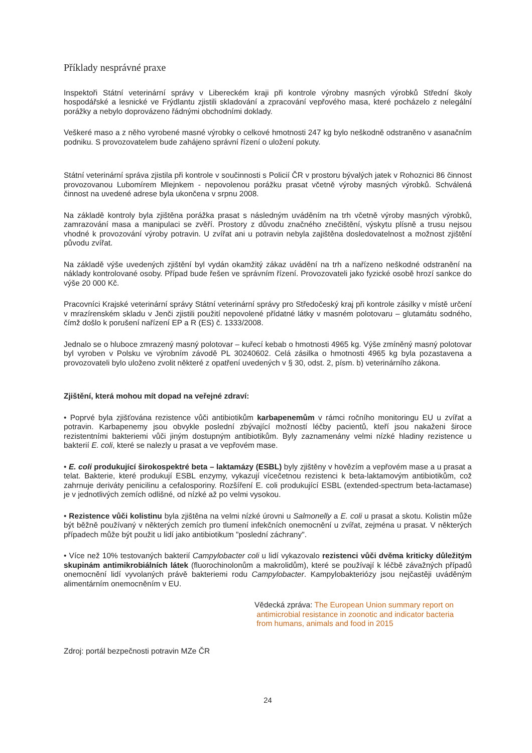Příklady nesprávné praxe
Inspektoři Státní veterinární správy v Libereckém kraji při kontrole výrobny masných výrobků Střední školy hospodářské a lesnické ve Frýdlantu zjistili skladování a zpracování vepřového masa, které pocházelo z nelegální porážky a nebylo doprovázeno řádnými obchodními doklady.
Veškeré maso a z něho vyrobené masné výrobky o celkové hmotnosti 247 kg bylo neškodně odstraněno v asanačním podniku. S provozovatelem bude zahájeno správní řízení o uložení pokuty.
Státní veterinární správa zjistila při kontrole v součinnosti s Policií ČR v prostoru bývalých jatek v Rohoznici 86 činnost provozovanou Lubomírem Mlejnkem - nepovolenou porážku prasat včetně výroby masných výrobků. Schválená činnost na uvedené adrese byla ukončena v srpnu 2008.
Na základě kontroly byla zjištěna porážka prasat s následným uváděním na trh včetně výroby masných výrobků, zamrazování masa a manipulaci se zvěří. Prostory z důvodu značného znečištění, výskytu plísně a trusu nejsou vhodné k provozování výroby potravin. U zvířat ani u potravin nebyla zajištěna dosledovatelnost a možnost zjištění původu zvířat.
Na základě výše uvedených zjištění byl vydán okamžitý zákaz uvádění na trh a nařízeno neškodné odstranění na náklady kontrolované osoby. Případ bude řešen ve správním řízení. Provozovateli jako fyzické osobě hrozí sankce do výše 20 000 Kč.
Pracovníci Krajské veterinární správy Státní veterinární správy pro Středočeský kraj při kontrole zásilky v místě určení v mrazírenském skladu v Jenči zjistili použití nepovolené přídatné látky v masném polotovaru – glutamátu sodného, čímž došlo k porušení nařízení EP a R (ES) č. 1333/2008.
Jednalo se o hluboce zmrazený masný polotovar – kuřecí kebab o hmotnosti 4965 kg. Výše zmíněný masný polotovar byl vyroben v Polsku ve výrobním závodě PL 30240602. Celá zásilka o hmotnosti 4965 kg byla pozastavena a provozovateli bylo uloženo zvolit některé z opatření uvedených v § 30, odst. 2, písm. b) veterinárního zákona.
Zjištění, která mohou mít dopad na veřejné zdraví:
• Poprvé byla zjišťována rezistence vůči antibiotikům karbapenemům v rámci ročního monitoringu EU u zvířat a potravin. Karbapenemy jsou obvykle poslední zbývající možností léčby pacientů, kteří jsou nakaženi široce rezistentními bakteriemi vůči jiným dostupným antibiotikům. Byly zaznamenány velmi nízké hladiny rezistence u bakterií E. coli, které se nalezly u prasat a ve vepřovém mase.
• E. coli produkující širokospektré beta – laktamázy (ESBL) byly zjištěny v hovězím a vepřovém mase a u prasat a telat. Bakterie, které produkují ESBL enzymy, vykazují vícečetnou rezistenci k beta-laktamovým antibiotikům, což zahrnuje deriváty penicilinu a cefalosporiny. Rozšíření E. coli produkující ESBL (extended-spectrum beta-lactamase) je v jednotlivých zemích odlišné, od nízké až po velmi vysokou.
• Rezistence vůči kolistinu byla zjištěna na velmi nízké úrovni u Salmonelly a E. coli u prasat a skotu. Kolistin může být běžně používaný v některých zemích pro tlumení infekčních onemocnění u zvířat, zejména u prasat. V některých případech může být použit u lidí jako antibiotikum "poslední záchrany".
• Více než 10% testovaných bakterií Campylobacter coli u lidí vykazovalo rezistenci vůči dvěma kriticky důležitým skupinám antimikrobiálních látek (fluorochinolonům a makrolidům), které se používají k léčbě závažných případů onemocnění lidí vyvolaných právě bakteriemi rodu Campylobacter. Kampylobakteriózy jsou nejčastěji uváděným alimentárním onemocněním v EU.
Vědecká zpráva: The European Union summary report on
antimicrobial resistance in zoonotic and indicator bacteria
from humans, animals and food in 2015
Zdroj: portál bezpečnosti potravin MZe ČR
24